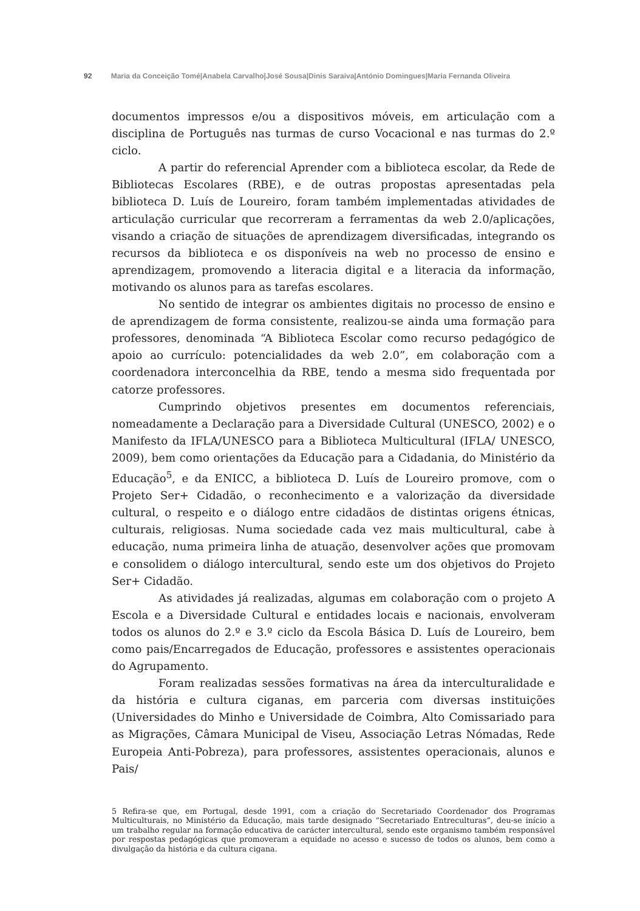92 Maria da Conceição Tomé|Anabela Carvalho|José Sousa|Dinis Saraiva|António Domingues|Maria Fernanda Oliveira
documentos impressos e/ou a dispositivos móveis, em articulação com a disciplina de Português nas turmas de curso Vocacional e nas turmas do 2.º ciclo.
A partir do referencial Aprender com a biblioteca escolar, da Rede de Bibliotecas Escolares (RBE), e de outras propostas apresentadas pela biblioteca D. Luís de Loureiro, foram também implementadas atividades de articulação curricular que recorreram a ferramentas da web 2.0/aplicações, visando a criação de situações de aprendizagem diversificadas, integrando os recursos da biblioteca e os disponíveis na web no processo de ensino e aprendizagem, promovendo a literacia digital e a literacia da informação, motivando os alunos para as tarefas escolares.
No sentido de integrar os ambientes digitais no processo de ensino e de aprendizagem de forma consistente, realizou-se ainda uma formação para professores, denominada “A Biblioteca Escolar como recurso pedagógico de apoio ao currículo: potencialidades da web 2.0”, em colaboração com a coordenadora interconcelhia da RBE, tendo a mesma sido frequentada por catorze professores.
Cumprindo objetivos presentes em documentos referenciais, nomeadamente a Declaração para a Diversidade Cultural (UNESCO, 2002) e o Manifesto da IFLA/UNESCO para a Biblioteca Multicultural (IFLA/ UNESCO, 2009), bem como orientações da Educação para a Cidadania, do Ministério da Educação<sup>5</sup>, e da ENICC, a biblioteca D. Luís de Loureiro promove, com o Projeto Ser+ Cidadão, o reconhecimento e a valorização da diversidade cultural, o respeito e o diálogo entre cidadãos de distintas origens étnicas, culturais, religiosas. Numa sociedade cada vez mais multicultural, cabe à educação, numa primeira linha de atuação, desenvolver ações que promovam e consolidem o diálogo intercultural, sendo este um dos objetivos do Projeto Ser+ Cidadão.
As atividades já realizadas, algumas em colaboração com o projeto A Escola e a Diversidade Cultural e entidades locais e nacionais, envolveram todos os alunos do 2.º e 3.º ciclo da Escola Básica D. Luís de Loureiro, bem como pais/Encarregados de Educação, professores e assistentes operacionais do Agrupamento.
Foram realizadas sessões formativas na área da interculturalidade e da história e cultura ciganas, em parceria com diversas instituições (Universidades do Minho e Universidade de Coimbra, Alto Comissariado para as Migrações, Câmara Municipal de Viseu, Associação Letras Nómadas, Rede Europeia Anti-Pobreza), para professores, assistentes operacionais, alunos e Pais/
5 Refira-se que, em Portugal, desde 1991, com a criação do Secretariado Coordenador dos Programas Multiculturais, no Ministério da Educação, mais tarde designado “Secretariado Entreculturas”, deu-se início a um trabalho regular na formação educativa de carácter intercultural, sendo este organismo também responsável por respostas pedagógicas que promoveram a equidade no acesso e sucesso de todos os alunos, bem como a divulgação da história e da cultura cigana.